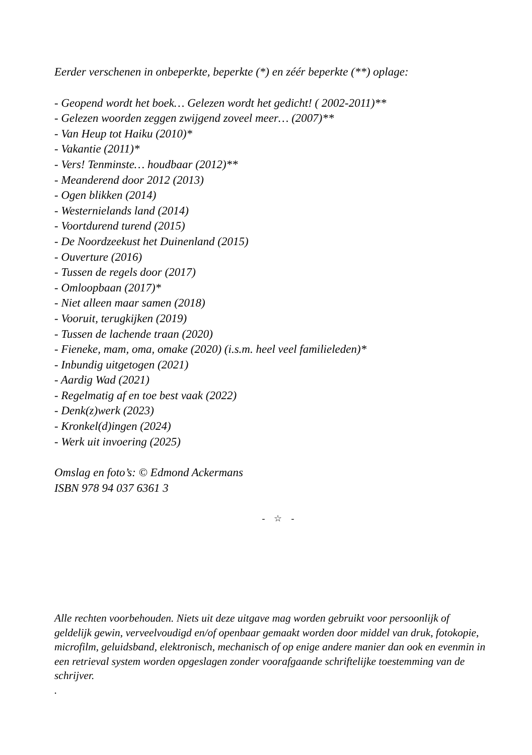Eerder verschenen in onbeperkte, beperkte (*) en zéér beperkte (**) oplage:
- Geopend wordt het boek… Gelezen wordt het gedicht! ( 2002-2011)**
- Gelezen woorden zeggen zwijgend zoveel meer… (2007)**
- Van Heup tot Haiku (2010)*
- Vakantie (2011)*
- Vers! Tenminste… houdbaar (2012)**
- Meanderend door 2012 (2013)
- Ogen blikken (2014)
- Westernielands land (2014)
- Voortdurend turend (2015)
- De Noordzeekust het Duinenland (2015)
- Ouverture (2016)
- Tussen de regels door (2017)
- Omloopbaan (2017)*
- Niet alleen maar samen (2018)
- Vooruit, terugkijken (2019)
- Tussen de lachende traan (2020)
- Fieneke, mam, oma, omake (2020) (i.s.m. heel veel familieleden)*
- Inbundig uitgetogen (2021)
- Aardig Wad (2021)
- Regelmatig af en toe best vaak (2022)
- Denk(z)werk (2023)
- Kronkel(d)ingen (2024)
- Werk uit invoering (2025)
Omslag en foto’s: © Edmond Ackermans
ISBN 978 94 037 6361 3
- ☆ -
Alle rechten voorbehouden. Niets uit deze uitgave mag worden gebruikt voor persoonlijk of geldelijk gewin, verveelvoudigd en/of openbaar gemaakt worden door middel van druk, fotokopie, microfilm, geluidsband, elektronisch, mechanisch of op enige andere manier dan ook en evenmin in een retrieval system worden opgeslagen zonder voorafgaande schriftelijke toestemming van de schrijver.
.